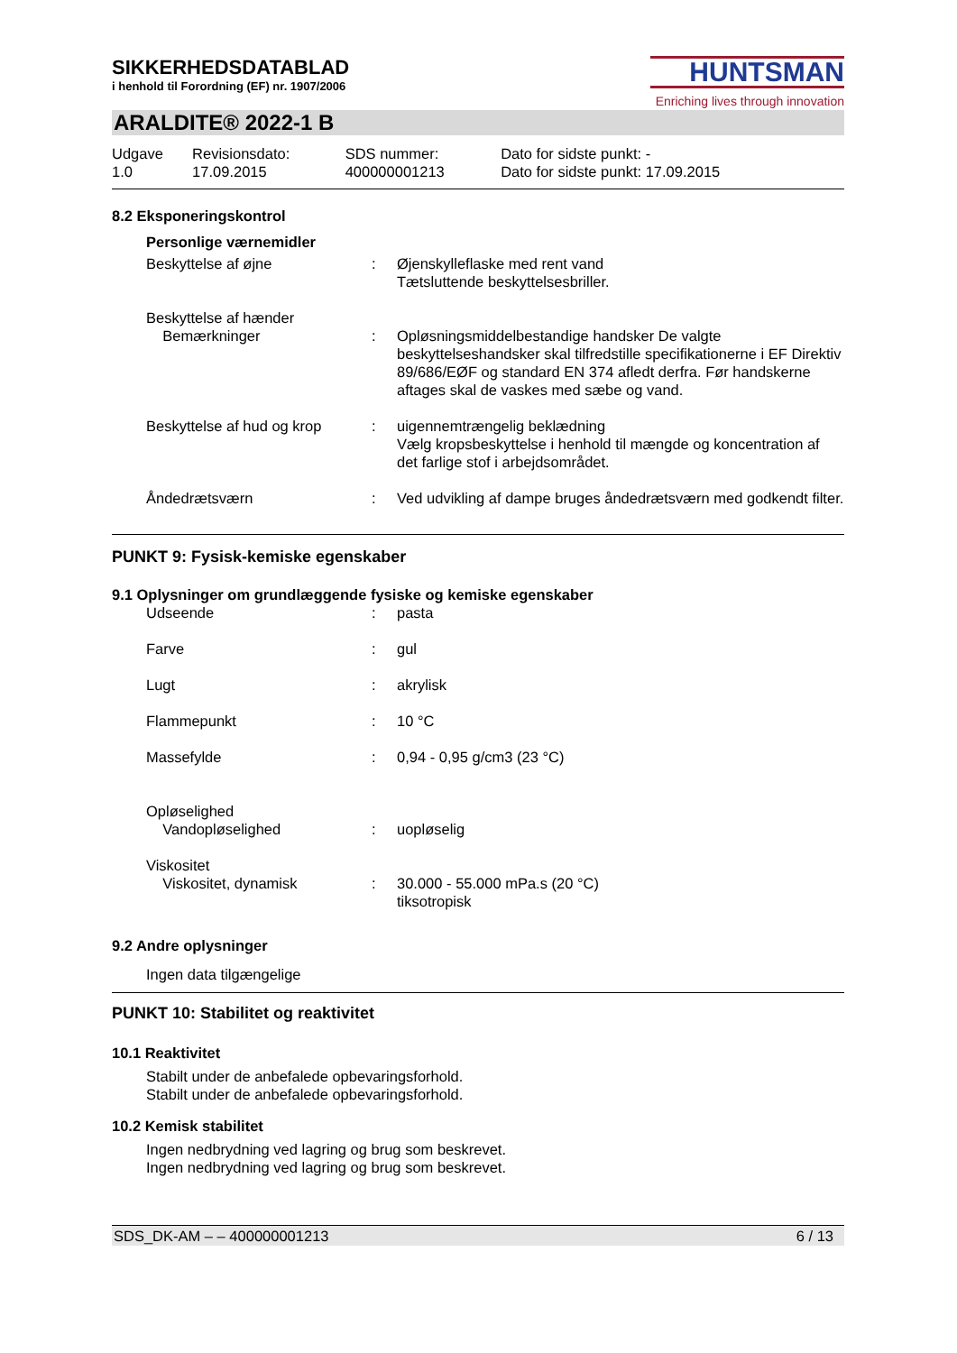SIKKERHEDSDATABLAD
i henhold til Forordning (EF) nr. 1907/2006
HUNTSMAN
Enriching lives through innovation
ARALDITE® 2022-1 B
| Udgave 1.0 | Revisionsdato: 17.09.2015 | SDS nummer: 400000001213 | Dato for sidste punkt: - Dato for sidste punkt: 17.09.2015 |
8.2 Eksponeringskontrol
Personlige værnemidler
| Beskyttelse af øjne | : | Øjenskylleflaske med rent vand Tætsluttende beskyttelsesbriller. |
| Beskyttelse af hænder | | |
| Bemærkninger | : | Opløsningsmiddelbestandige handsker De valgte beskyttelseshandsker skal tilfredstille specifikationerne i EF Direktiv 89/686/EØF og standard EN 374 afledt derfra. Før handskerne aftages skal de vaskes med sæbe og vand. |
| Beskyttelse af hud og krop | : | uigennemtrængelig beklædning Vælg kropsbeskyttelse i henhold til mængde og koncentration af det farlige stof i arbejdsområdet. |
| Åndedrætsværn | : | Ved udvikling af dampe bruges åndedrætsværn med godkendt filter. |
PUNKT 9: Fysisk-kemiske egenskaber
9.1 Oplysninger om grundlæggende fysiske og kemiske egenskaber
| Udseende | : | pasta |
| Farve | : | gul |
| Lugt | : | akrylisk |
| Flammepunkt | : | 10 °C |
| Massefylde | : | 0,94 - 0,95 g/cm3 (23 °C) |
| Opløselighed | | |
| Vandopløselighed | : | uopløselig |
| Viskositet | | |
| Viskositet, dynamisk | : | 30.000 - 55.000 mPa.s (20 °C) tiksotropisk |
9.2 Andre oplysninger
Ingen data tilgængelige
PUNKT 10: Stabilitet og reaktivitet
10.1 Reaktivitet
Stabilt under de anbefalede opbevaringsforhold.
Stabilt under de anbefalede opbevaringsforhold.
10.2 Kemisk stabilitet
Ingen nedbrydning ved lagring og brug som beskrevet.
Ingen nedbrydning ved lagring og brug som beskrevet.
SDS_DK-AM – – 400000001213 6 / 13